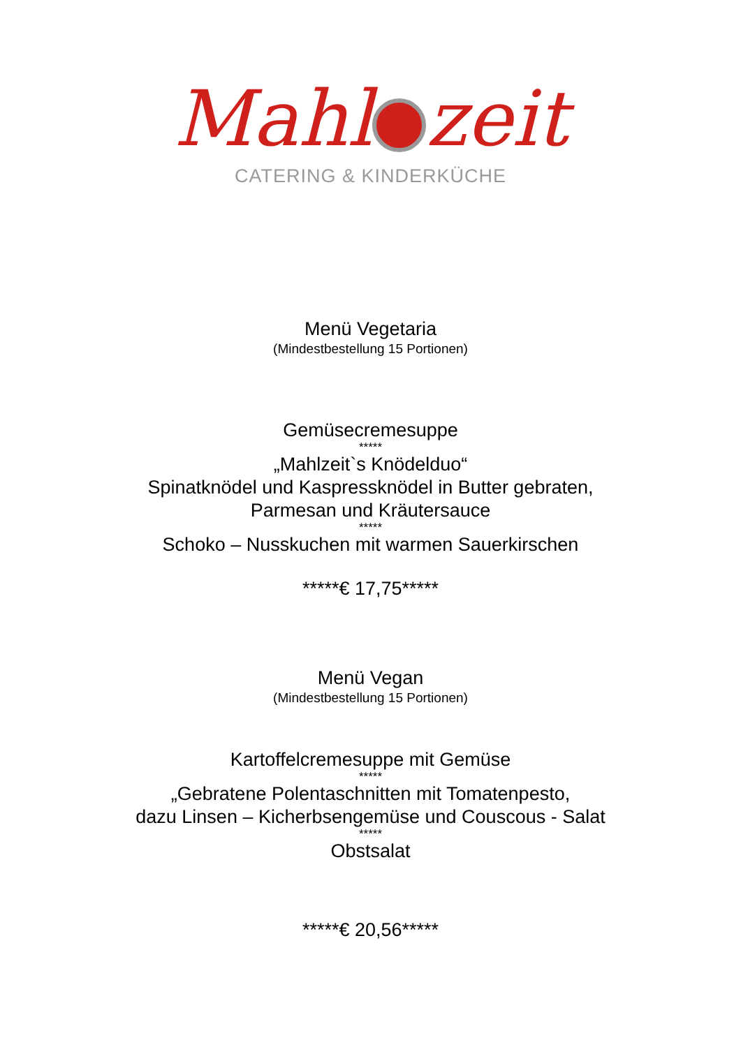Mahl zeit
CATERING & KINDERKÜCHE
Menü Vegetaria
(Mindestbestellung 15 Portionen)
Gemüsecremesuppe
*****
„Mahlzeit`s Knödelduo“
Spinatknödel und Kaspressknödel in Butter gebraten,
Parmesan und Kräutersauce
*****
Schoko – Nusskuchen mit warmen Sauerkirschen
*****€ 17,75*****
Menü Vegan
(Mindestbestellung 15 Portionen)
Kartoffelcremesuppe mit Gemüse
*****
„Gebratene Polentaschnitten mit Tomatenpesto,
dazu Linsen – Kicherbsengemüse und Couscous - Salat
*****
Obstsalat
*****€ 20,56*****